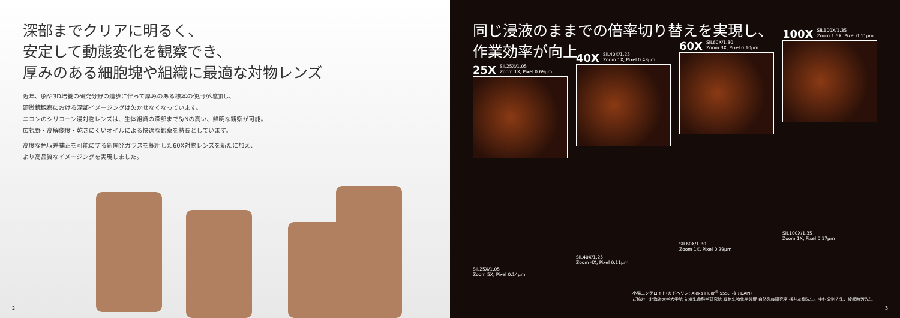深部までクリアに明るく、
安定して動態変化を観察でき、
厚みのある細胞塊や組織に最適な対物レンズ
近年、脳や3D培養の研究分野の進歩に伴って厚みのある標本の使用が増加し、
顕微鏡観察における深部イメージングは欠かせなくなっています。
ニコンのシリコーン浸対物レンズは、生体組織の深部までS/Nの高い、鮮明な観察が可能。
広視野・高解像度・乾きにくいオイルによる快適な観察を特長としています。
高度な色収差補正を可能にする新開発ガラスを採用した60X対物レンズを新たに加え、
より高品質なイメージングを実現しました。
2
同じ浸液のままでの倍率切り替えを実現し、
作業効率が向上
25X SIL25X/1.05
Zoom 1X, Pixel 0.69μm
40X SIL40X/1.25
Zoom 1X, Pixel 0.43μm
60X SIL60X/1.30
Zoom 3X, Pixel 0.10μm
100X SIL100X/1.35
Zoom 1.6X, Pixel 0.11μm
SIL25X/1.05
Zoom 5X, Pixel 0.14μm
SIL40X/1.25
Zoom 4X, Pixel 0.11μm
SIL60X/1.30
Zoom 1X, Pixel 0.29μm
SIL100X/1.35
Zoom 1X, Pixel 0.17μm
小腸エンテロイド(カドヘリン: Alexa Fluor<sup>®</sup> 555、核：DAPI)
ご協力：北海道大学大学院 先端生命科学研究院 細胞生物化学分野 自然免疫研究室 横井友樹先生、中村公則先生、綾部時芳先生
3